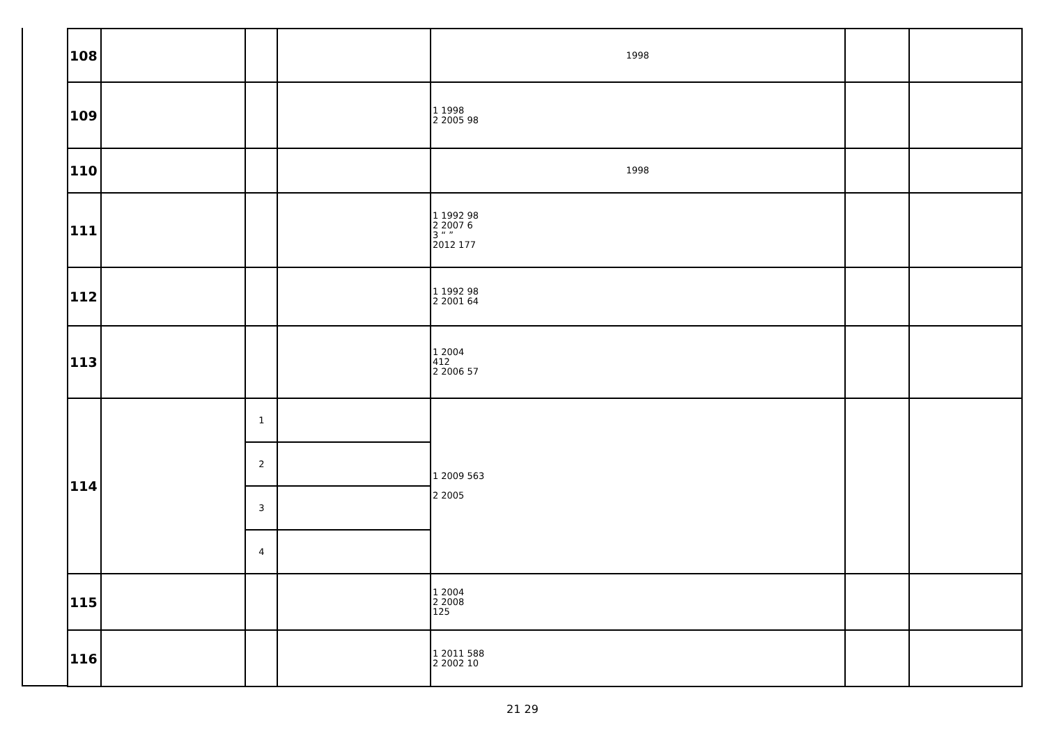| 108 | | | | 1998 | | |
| 109 | | | | 1 1998 2 2005 98 | | |
| 110 | | | | 1998 | | |
| 111 | | | | 1 1992 98 2 2007 6 3 “ ” 2012 177 | | |
| 112 | | | | 1 1992 98 2 2001 64 | | |
| 113 | | | | 1 2004 412 2 2006 57 | | |
| 114 | | 1 | | 1 2009 563 2 2005 | | |
| | | 2 | | | | |
| | | 3 | | | | |
| | | 4 | | | | |
| 115 | | | | 1 2004 2 2008 125 | | |
| 116 | | | | 1 2011 588 2 2002 10 | | |
21 29